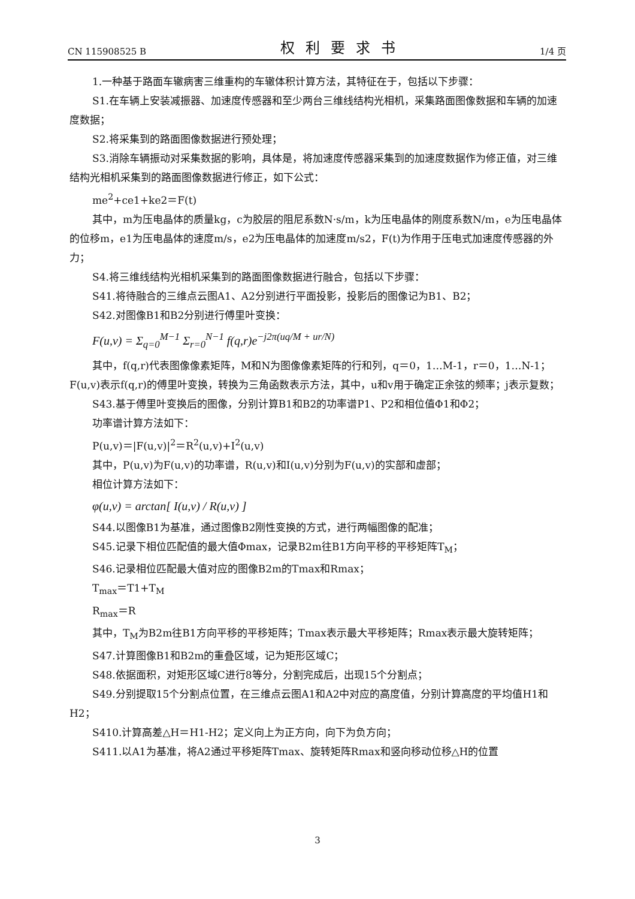CN 115908525 B 权利要求书 1/4 页
1.一种基于路面车辙病害三维重构的车辙体积计算方法，其特征在于，包括以下步骤：
S1.在车辆上安装减振器、加速度传感器和至少两台三维线结构光相机，采集路面图像数据和车辆的加速度数据；
S2.将采集到的路面图像数据进行预处理；
S3.消除车辆振动对采集数据的影响，具体是，将加速度传感器采集到的加速度数据作为修正值，对三维结构光相机采集到的路面图像数据进行修正，如下公式：
me<sup>2</sup>+ce1+ke2＝F(t)
其中，m为压电晶体的质量kg，c为胶层的阻尼系数N·s/m，k为压电晶体的刚度系数N/m，e为压电晶体的位移m，e1为压电晶体的速度m/s，e2为压电晶体的加速度m/s2，F(t)为作用于压电式加速度传感器的外力；
S4.将三维线结构光相机采集到的路面图像数据进行融合，包括以下步骤：
S41.将待融合的三维点云图A1、A2分别进行平面投影，投影后的图像记为B1、B2；
S42.对图像B1和B2分别进行傅里叶变换：
F(u,v) = Σ<sub>q=0</sub><sup>M−1</sup> Σ<sub>r=0</sub><sup>N−1</sup> f(q,r)e<sup>−j2π(uq/M + ur/N)</sup>
其中，f(q,r)代表图像像素矩阵，M和N为图像像素矩阵的行和列，q＝0，1…M-1，r＝0，1…N-1；F(u,v)表示f(q,r)的傅里叶变换，转换为三角函数表示方法，其中，u和v用于确定正余弦的频率；j表示复数；
S43.基于傅里叶变换后的图像，分别计算B1和B2的功率谱P1、P2和相位值Φ1和Φ2；
功率谱计算方法如下：
P(u,v)＝|F(u,v)|<sup>2</sup>＝R<sup>2</sup>(u,v)+I<sup>2</sup>(u,v)
其中，P(u,v)为F(u,v)的功率谱，R(u,v)和I(u,v)分别为F(u,v)的实部和虚部；
相位计算方法如下：
φ(u,v) = arctan[ I(u,v) / R(u,v) ]
S44.以图像B1为基准，通过图像B2刚性变换的方式，进行两幅图像的配准；
S45.记录下相位匹配值的最大值Φmax，记录B2m往B1方向平移的平移矩阵T<sub>M</sub>；
S46.记录相位匹配最大值对应的图像B2m的Tmax和Rmax；
T<sub>max</sub>＝T1+T<sub>M</sub>
R<sub>max</sub>＝R
其中，T<sub>M</sub>为B2m往B1方向平移的平移矩阵；Tmax表示最大平移矩阵；Rmax表示最大旋转矩阵；
S47.计算图像B1和B2m的重叠区域，记为矩形区域C；
S48.依据面积，对矩形区域C进行8等分，分割完成后，出现15个分割点；
S49.分别提取15个分割点位置，在三维点云图A1和A2中对应的高度值，分别计算高度的平均值H1和H2；
S410.计算高差△H＝H1-H2；定义向上为正方向，向下为负方向；
S411.以A1为基准，将A2通过平移矩阵Tmax、旋转矩阵Rmax和竖向移动位移△H的位置
3